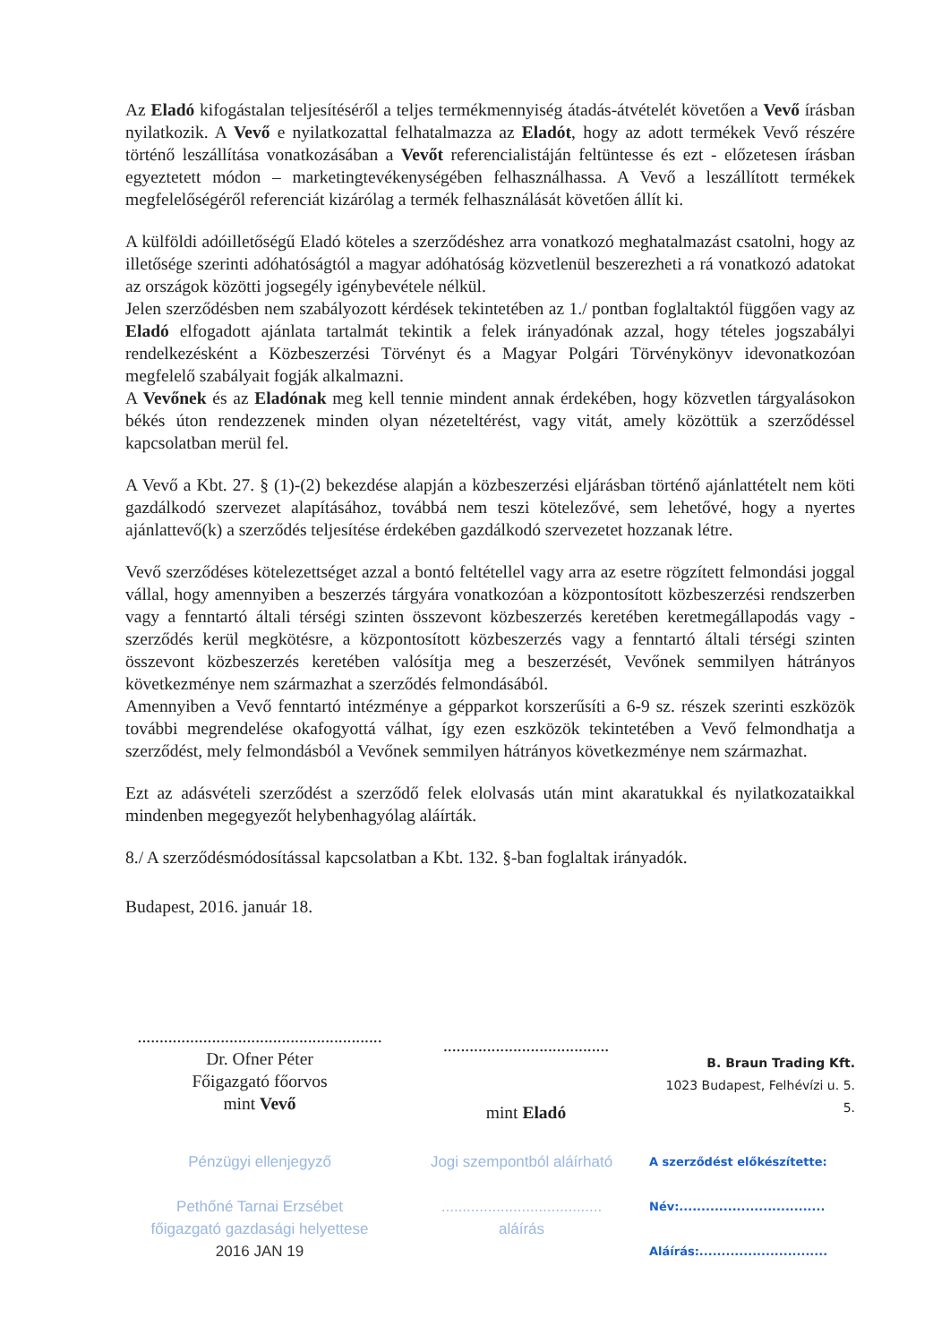Az Eladó kifogástalan teljesítéséről a teljes termékmennyiség átadás-átvételét követően a Vevő írásban nyilatkozik. A Vevő e nyilatkozattal felhatalmazza az Eladót, hogy az adott termékek Vevő részére történő leszállítása vonatkozásában a Vevőt referencialistáján feltüntesse és ezt - előzetesen írásban egyeztetett módon – marketingtevékenységében felhasználhassa. A Vevő a leszállított termékek megfelelőségéről referenciát kizárólag a termék felhasználását követően állít ki.
A külföldi adóilletőségű Eladó köteles a szerződéshez arra vonatkozó meghatalmazást csatolni, hogy az illetősége szerinti adóhatóságtól a magyar adóhatóság közvetlenül beszerezheti a rá vonatkozó adatokat az országok közötti jogsegély igénybevétele nélkül.
Jelen szerződésben nem szabályozott kérdések tekintetében az 1./ pontban foglaltaktól függően vagy az Eladó elfogadott ajánlata tartalmát tekintik a felek irányadónak azzal, hogy tételes jogszabályi rendelkezésként a Közbeszerzési Törvényt és a Magyar Polgári Törvénykönyv idevonatkozóan megfelelő szabályait fogják alkalmazni.
A Vevőnek és az Eladónak meg kell tennie mindent annak érdekében, hogy közvetlen tárgyalásokon békés úton rendezzenek minden olyan nézeteltérést, vagy vitát, amely közöttük a szerződéssel kapcsolatban merül fel.
A Vevő a Kbt. 27. § (1)-(2) bekezdése alapján a közbeszerzési eljárásban történő ajánlattételt nem köti gazdálkodó szervezet alapításához, továbbá nem teszi kötelezővé, sem lehetővé, hogy a nyertes ajánlattevő(k) a szerződés teljesítése érdekében gazdálkodó szervezetet hozzanak létre.
Vevő szerződéses kötelezettséget azzal a bontó feltétellel vagy arra az esetre rögzített felmondási joggal vállal, hogy amennyiben a beszerzés tárgyára vonatkozóan a központosított közbeszerzési rendszerben vagy a fenntartó általi térségi szinten összevont közbeszerzés keretében keretmegállapodás vagy -szerződés kerül megkötésre, a központosított közbeszerzés vagy a fenntartó általi térségi szinten összevont közbeszerzés keretében valósítja meg a beszerzését, Vevőnek semmilyen hátrányos következménye nem származhat a szerződés felmondásából.
Amennyiben a Vevő fenntartó intézménye a gépparkot korszerűsíti a 6-9 sz. részek szerinti eszközök további megrendelése okafogyottá válhat, így ezen eszközök tekintetében a Vevő felmondhatja a szerződést, mely felmondásból a Vevőnek semmilyen hátrányos következménye nem származhat.
Ezt az adásvételi szerződést a szerződő felek elolvasás után mint akaratukkal és nyilatkozataikkal mindenben megegyezőt helybenhagyólag aláírták.
8./ A szerződésmódosítással kapcsolatban a Kbt. 132. §-ban foglaltak irányadók.
Budapest, 2016. január 18.
........................................................
Dr. Ofner Péter
Főigazgató főorvos
mint Vevő
......................................
mint Eladó
B. Braun Trading Kft.
1023 Budapest, Felhévízi u. 5.
5.
Pénzügyi ellenjegyző
Pethőné Tarnai Erzsébet
főigazgató gazdasági helyettese
2016 JAN 19
Jogi szempontból aláírható
......................................
aláírás
A szerződést előkészítette:
Név:.................................
Aláírás:.............................